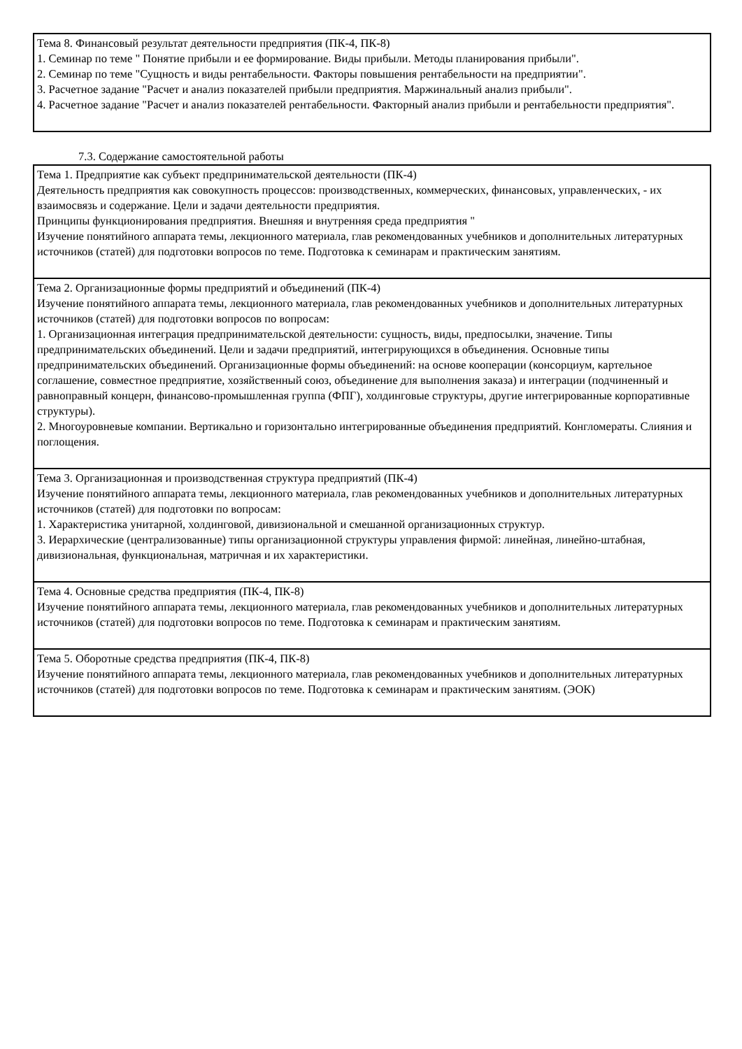| Тема 8. Финансовый результат деятельности предприятия (ПК-4, ПК-8) 1. Семинар по теме " Понятие прибыли и ее формирование. Виды прибыли. Методы планирования прибыли". 2. Семинар по теме "Сущность и виды рентабельности. Факторы повышения рентабельности на предприятии". 3. Расчетное задание "Расчет и анализ показателей прибыли предприятия. Маржинальный анализ прибыли". 4. Расчетное задание "Расчет и анализ показателей рентабельности. Факторный анализ прибыли и рентабельности предприятия". |
7.3. Содержание самостоятельной работы
| Тема 1. Предприятие как субъект предпринимательской деятельности (ПК-4) Деятельность предприятия как совокупность процессов: производственных, коммерческих, финансовых, управленческих, - их взаимосвязь и содержание. Цели и задачи деятельности предприятия. Принципы функционирования предприятия. Внешняя и внутренняя среда предприятия " Изучение понятийного аппарата темы, лекционного материала, глав рекомендованных учебников и дополнительных литературных источников (статей) для подготовки вопросов по теме. Подготовка к семинарам и практическим занятиям. |
| Тема 2. Организационные формы предприятий и объединений (ПК-4) Изучение понятийного аппарата темы, лекционного материала, глав рекомендованных учебников и дополнительных литературных источников (статей) для подготовки вопросов по вопросам: 1. Организационная интеграция предпринимательской деятельности: сущность, виды, предпосылки, значение. Типы предпринимательских объединений. Цели и задачи предприятий, интегрирующихся в объединения. Основные типы предпринимательских объединений. Организационные формы объединений: на основе кооперации (консорциум, картельное соглашение, совместное предприятие, хозяйственный союз, объединение для выполнения заказа) и интеграции (подчиненный и равноправный концерн, финансово-промышленная группа (ФПГ), холдинговые структуры, другие интегрированные корпоративные структуры). 2. Многоуровневые компании. Вертикально и горизонтально интегрированные объединения предприятий. Конгломераты. Слияния и поглощения. |
| Тема 3. Организационная и производственная структура предприятий (ПК-4) Изучение понятийного аппарата темы, лекционного материала, глав рекомендованных учебников и дополнительных литературных источников (статей) для подготовки по вопросам: 1. Характеристика унитарной, холдинговой, дивизиональной и смешанной организационных структур. 3. Иерархические (централизованные) типы организационной структуры управления фирмой: линейная, линейно-штабная, дивизиональная, функциональная, матричная и их характеристики. |
| Тема 4. Основные средства предприятия (ПК-4, ПК-8) Изучение понятийного аппарата темы, лекционного материала, глав рекомендованных учебников и дополнительных литературных источников (статей) для подготовки вопросов по теме. Подготовка к семинарам и практическим занятиям. |
| Тема 5. Оборотные средства предприятия (ПК-4, ПК-8) Изучение понятийного аппарата темы, лекционного материала, глав рекомендованных учебников и дополнительных литературных источников (статей) для подготовки вопросов по теме. Подготовка к семинарам и практическим занятиям. (ЭОК) |